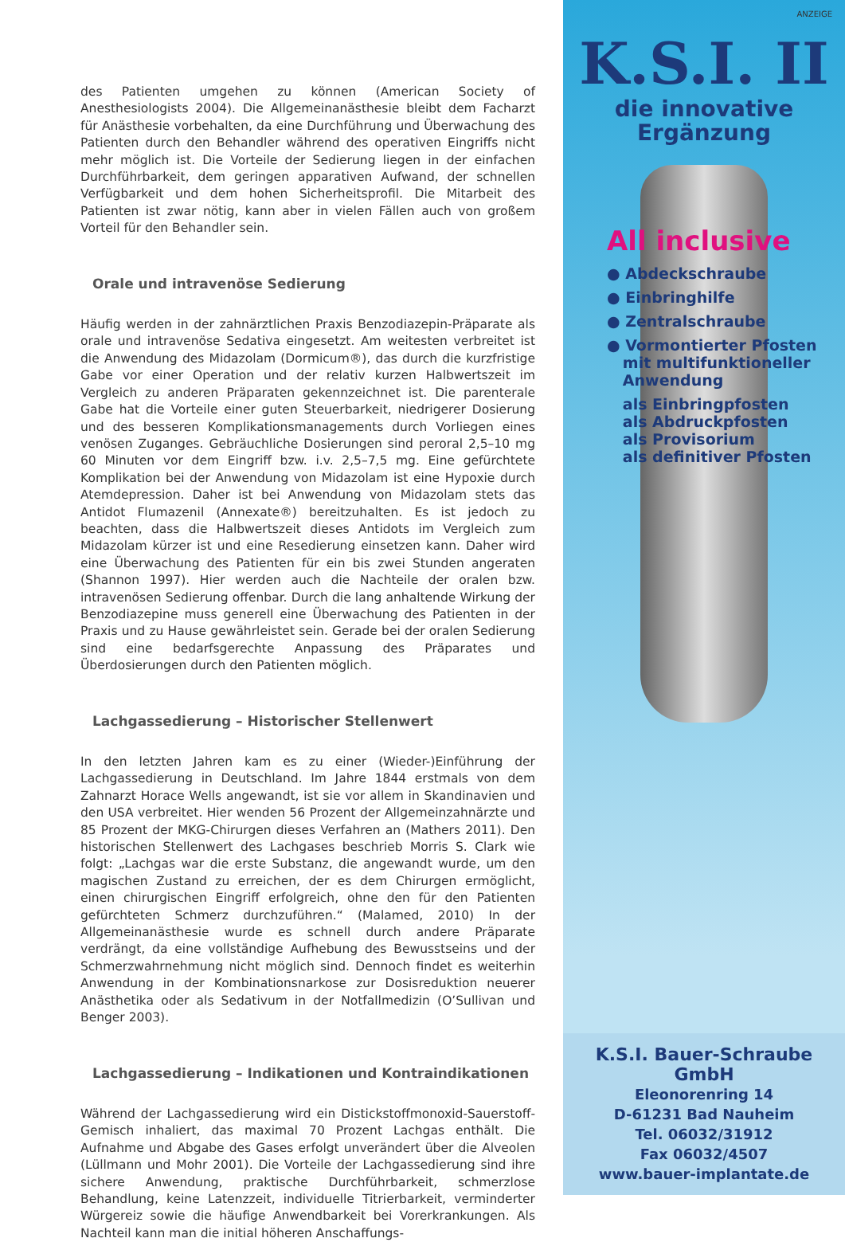des Patienten umgehen zu können (American Society of Anesthesiologists 2004). Die Allgemeinanästhesie bleibt dem Facharzt für Anästhesie vorbehalten, da eine Durchführung und Überwachung des Patienten durch den Behandler während des operativen Eingriffs nicht mehr möglich ist. Die Vorteile der Sedierung liegen in der einfachen Durchführbarkeit, dem geringen apparativen Aufwand, der schnellen Verfügbarkeit und dem hohen Sicherheitsprofil. Die Mitarbeit des Patienten ist zwar nötig, kann aber in vielen Fällen auch von großem Vorteil für den Behandler sein.
Orale und intravenöse Sedierung
Häufig werden in der zahnärztlichen Praxis Benzodiazepin-Präparate als orale und intravenöse Sedativa eingesetzt. Am weitesten verbreitet ist die Anwendung des Midazolam (Dormicum®), das durch die kurzfristige Gabe vor einer Operation und der relativ kurzen Halbwertszeit im Vergleich zu anderen Präparaten gekennzeichnet ist. Die parenterale Gabe hat die Vorteile einer guten Steuerbarkeit, niedrigerer Dosierung und des besseren Komplikationsmanagements durch Vorliegen eines venösen Zuganges. Gebräuchliche Dosierungen sind peroral 2,5–10 mg 60 Minuten vor dem Eingriff bzw. i.v. 2,5–7,5 mg. Eine gefürchtete Komplikation bei der Anwendung von Midazolam ist eine Hypoxie durch Atemdepression. Daher ist bei Anwendung von Midazolam stets das Antidot Flumazenil (Annexate®) bereitzuhalten. Es ist jedoch zu beachten, dass die Halbwertszeit dieses Antidots im Vergleich zum Midazolam kürzer ist und eine Resedierung einsetzen kann. Daher wird eine Überwachung des Patienten für ein bis zwei Stunden angeraten (Shannon 1997). Hier werden auch die Nachteile der oralen bzw. intravenösen Sedierung offenbar. Durch die lang anhaltende Wirkung der Benzodiazepine muss generell eine Überwachung des Patienten in der Praxis und zu Hause gewährleistet sein. Gerade bei der oralen Sedierung sind eine bedarfsgerechte Anpassung des Präparates und Überdosierungen durch den Patienten möglich.
Lachgassedierung – Historischer Stellenwert
In den letzten Jahren kam es zu einer (Wieder-)Einführung der Lachgassedierung in Deutschland. Im Jahre 1844 erstmals von dem Zahnarzt Horace Wells angewandt, ist sie vor allem in Skandinavien und den USA verbreitet. Hier wenden 56 Prozent der Allgemeinzahnärzte und 85 Prozent der MKG-Chirurgen dieses Verfahren an (Mathers 2011). Den historischen Stellenwert des Lachgases beschrieb Morris S. Clark wie folgt: „Lachgas war die erste Substanz, die angewandt wurde, um den magischen Zustand zu erreichen, der es dem Chirurgen ermöglicht, einen chirurgischen Eingriff erfolgreich, ohne den für den Patienten gefürchteten Schmerz durchzuführen.“ (Malamed, 2010) In der Allgemeinanästhesie wurde es schnell durch andere Präparate verdrängt, da eine vollständige Aufhebung des Bewusstseins und der Schmerzwahrnehmung nicht möglich sind. Dennoch findet es weiterhin Anwendung in der Kombinationsnarkose zur Dosisreduktion neuerer Anästhetika oder als Sedativum in der Notfallmedizin (O’Sullivan und Benger 2003).
Lachgassedierung – Indikationen und Kontraindikationen
Während der Lachgassedierung wird ein Distickstoffmonoxid-Sauerstoff-Gemisch inhaliert, das maximal 70 Prozent Lachgas enthält. Die Aufnahme und Abgabe des Gases erfolgt unverändert über die Alveolen (Lüllmann und Mohr 2001). Die Vorteile der Lachgassedierung sind ihre sichere Anwendung, praktische Durchführbarkeit, schmerzlose Behandlung, keine Latenzzeit, individuelle Titrierbarkeit, verminderter Würgereiz sowie die häufige Anwendbarkeit bei Vorerkrankungen. Als Nachteil kann man die initial höheren Anschaffungs-
ANZEIGE
K.S.I. II
die innovative
Ergänzung
All inclusive
● Abdeckschraube
● Einbringhilfe
● Zentralschraube
● Vormontierter Pfosten
mit multifunktioneller
Anwendung
als Einbringpfosten
als Abdruckpfosten
als Provisorium
als definitiver Pfosten
K.S.I. Bauer-Schraube GmbH
Eleonorenring 14
D-61231 Bad Nauheim
Tel. 06032/31912
Fax 06032/4507
www.bauer-implantate.de